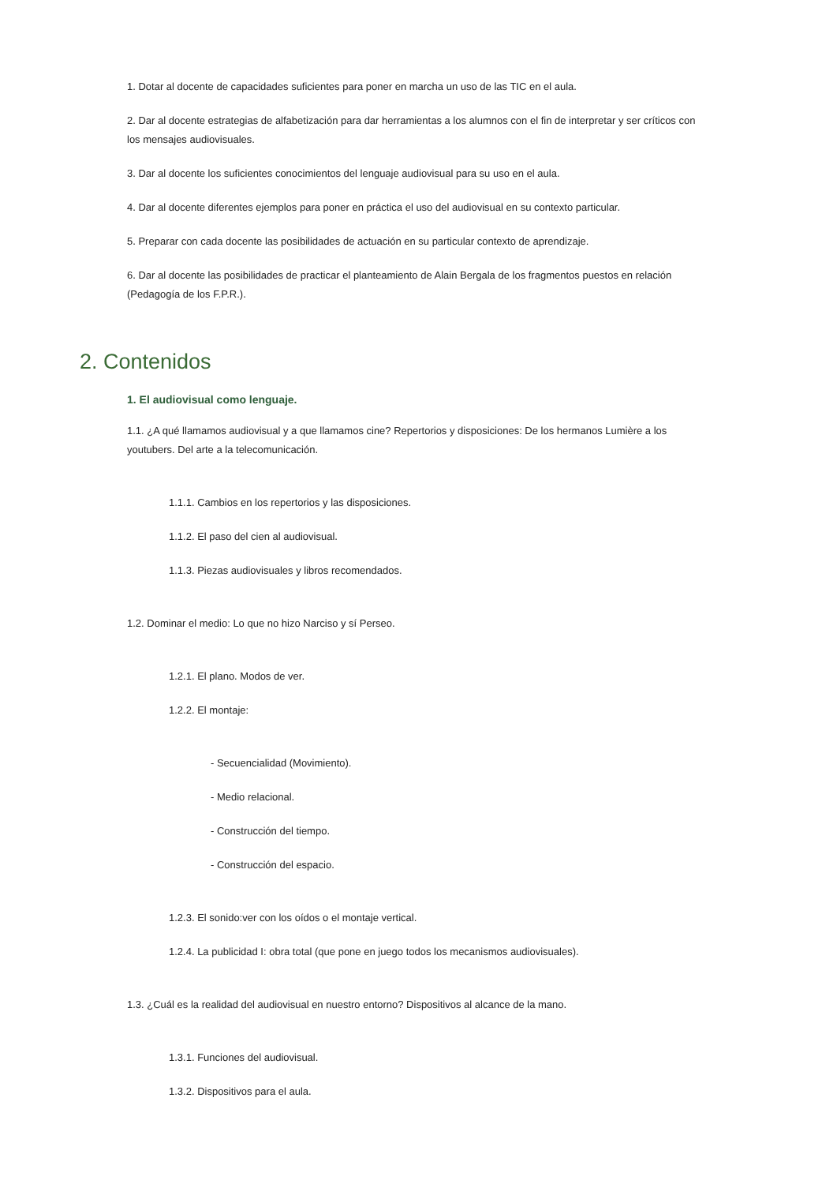1. Dotar al docente de capacidades suficientes para poner en marcha un uso de las TIC en el aula.
2. Dar al docente estrategias de alfabetización para dar herramientas a los alumnos con el fin de interpretar y ser críticos con los mensajes audiovisuales.
3. Dar al docente los suficientes conocimientos del lenguaje audiovisual para su uso en el aula.
4. Dar al docente diferentes ejemplos para poner en práctica el uso del audiovisual en su contexto particular.
5. Preparar con cada docente las posibilidades de actuación en su particular contexto de aprendizaje.
6. Dar al docente las posibilidades de practicar el planteamiento de Alain Bergala de los fragmentos puestos en relación (Pedagogía de los F.P.R.).
2. Contenidos
1. El audiovisual como lenguaje.
1.1. ¿A qué llamamos audiovisual y a que llamamos cine? Repertorios y disposiciones: De los hermanos Lumière a los youtubers. Del arte a la telecomunicación.
1.1.1. Cambios en los repertorios y las disposiciones.
1.1.2. El paso del cien al audiovisual.
1.1.3. Piezas audiovisuales y libros recomendados.
1.2. Dominar el medio: Lo que no hizo Narciso y sí Perseo.
1.2.1. El plano. Modos de ver.
1.2.2. El montaje:
- Secuencialidad (Movimiento).
- Medio relacional.
- Construcción del tiempo.
- Construcción del espacio.
1.2.3. El sonido:ver con los oídos o el montaje vertical.
1.2.4. La publicidad I: obra total (que pone en juego todos los mecanismos audiovisuales).
1.3. ¿Cuál es la realidad del audiovisual en nuestro entorno? Dispositivos al alcance de la mano.
1.3.1. Funciones del audiovisual.
1.3.2. Dispositivos para el aula.